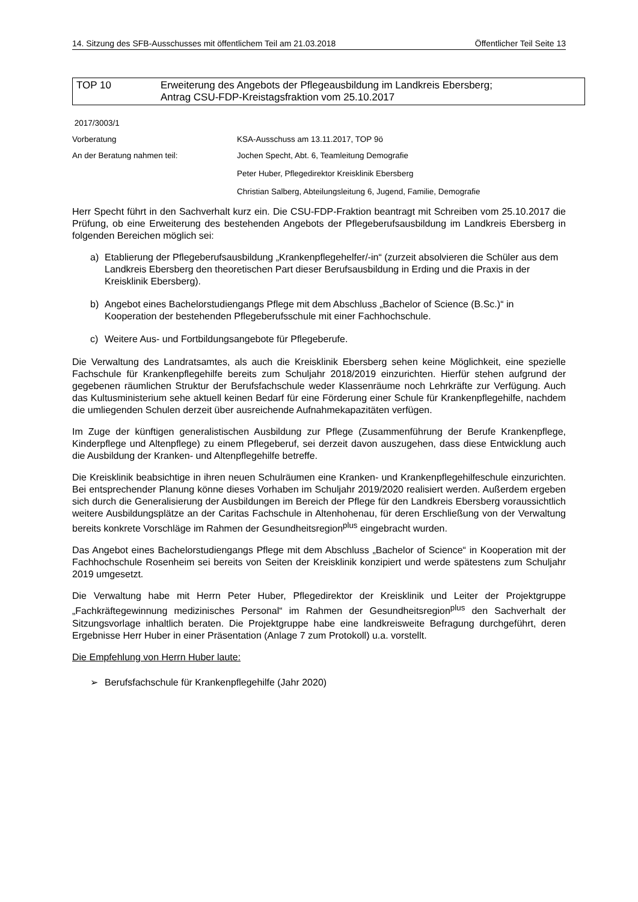14. Sitzung des SFB-Ausschusses mit öffentlichem Teil am 21.03.2018 Öffentlicher Teil Seite 13
TOP 10 Erweiterung des Angebots der Pflegeausbildung im Landkreis Ebersberg;
Antrag CSU-FDP-Kreistagsfraktion vom 25.10.2017
2017/3003/1
Vorberatung KSA-Ausschuss am 13.11.2017, TOP 9ö
An der Beratung nahmen teil: Jochen Specht, Abt. 6, Teamleitung Demografie
Peter Huber, Pflegedirektor Kreisklinik Ebersberg
Christian Salberg, Abteilungsleitung 6, Jugend, Familie, Demografie
Herr Specht führt in den Sachverhalt kurz ein. Die CSU-FDP-Fraktion beantragt mit Schreiben vom 25.10.2017 die Prüfung, ob eine Erweiterung des bestehenden Angebots der Pflegeberufsausbildung im Landkreis Ebersberg in folgenden Bereichen möglich sei:
a) Etablierung der Pflegeberufsausbildung „Krankenpflegehelfer/-in“ (zurzeit absolvieren die Schüler aus dem Landkreis Ebersberg den theoretischen Part dieser Berufsausbildung in Erding und die Praxis in der Kreisklinik Ebersberg).
b) Angebot eines Bachelorstudiengangs Pflege mit dem Abschluss „Bachelor of Science (B.Sc.)“ in Kooperation der bestehenden Pflegeberufsschule mit einer Fachhochschule.
c) Weitere Aus- und Fortbildungsangebote für Pflegeberufe.
Die Verwaltung des Landratsamtes, als auch die Kreisklinik Ebersberg sehen keine Möglichkeit, eine spezielle Fachschule für Krankenpflegehilfe bereits zum Schuljahr 2018/2019 einzurichten. Hierfür stehen aufgrund der gegebenen räumlichen Struktur der Berufsfachschule weder Klassenräume noch Lehrkräfte zur Verfügung. Auch das Kultusministerium sehe aktuell keinen Bedarf für eine Förderung einer Schule für Krankenpflegehilfe, nachdem die umliegenden Schulen derzeit über ausreichende Aufnahmekapazitäten verfügen.
Im Zuge der künftigen generalistischen Ausbildung zur Pflege (Zusammenführung der Berufe Krankenpflege, Kinderpflege und Altenpflege) zu einem Pflegeberuf, sei derzeit davon auszugehen, dass diese Entwicklung auch die Ausbildung der Kranken- und Altenpflegehilfe betreffe.
Die Kreisklinik beabsichtige in ihren neuen Schulräumen eine Kranken- und Krankenpflegehilfeschule einzurichten. Bei entsprechender Planung könne dieses Vorhaben im Schuljahr 2019/2020 realisiert werden. Außerdem ergeben sich durch die Generalisierung der Ausbildungen im Bereich der Pflege für den Landkreis Ebersberg voraussichtlich weitere Ausbildungsplätze an der Caritas Fachschule in Altenhohenau, für deren Erschließung von der Verwaltung bereits konkrete Vorschläge im Rahmen der Gesundheitsregion<sup>plus</sup> eingebracht wurden.
Das Angebot eines Bachelorstudiengangs Pflege mit dem Abschluss „Bachelor of Science“ in Kooperation mit der Fachhochschule Rosenheim sei bereits von Seiten der Kreisklinik konzipiert und werde spätestens zum Schuljahr 2019 umgesetzt.
Die Verwaltung habe mit Herrn Peter Huber, Pflegedirektor der Kreisklinik und Leiter der Projektgruppe „Fachkräftegewinnung medizinisches Personal“ im Rahmen der Gesundheitsregion<sup>plus</sup> den Sachverhalt der Sitzungsvorlage inhaltlich beraten. Die Projektgruppe habe eine landkreisweite Befragung durchgeführt, deren Ergebnisse Herr Huber in einer Präsentation (Anlage 7 zum Protokoll) u.a. vorstellt.
Die Empfehlung von Herrn Huber laute:
➢ Berufsfachschule für Krankenpflegehilfe (Jahr 2020)